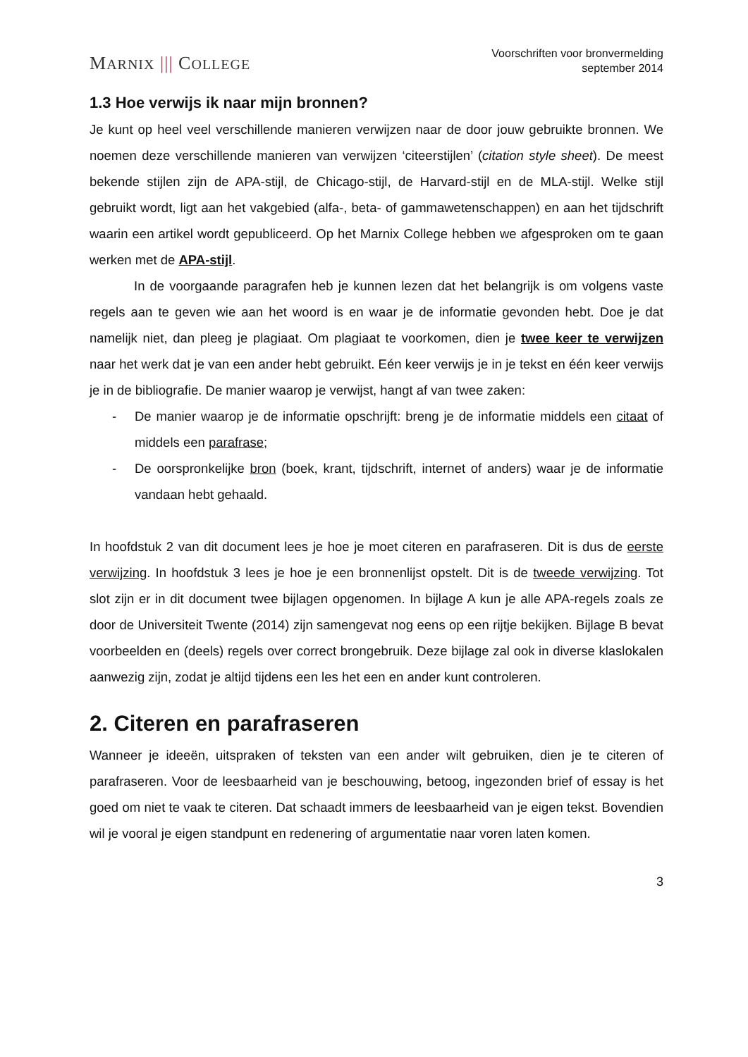MARNIX ||| COLLEGE
Voorschriften voor bronvermelding
september 2014
1.3 Hoe verwijs ik naar mijn bronnen?
Je kunt op heel veel verschillende manieren verwijzen naar de door jouw gebruikte bronnen. We noemen deze verschillende manieren van verwijzen ‘citeerstijlen’ (citation style sheet). De meest bekende stijlen zijn de APA-stijl, de Chicago-stijl, de Harvard-stijl en de MLA-stijl. Welke stijl gebruikt wordt, ligt aan het vakgebied (alfa-, beta- of gammawetenschappen) en aan het tijdschrift waarin een artikel wordt gepubliceerd. Op het Marnix College hebben we afgesproken om te gaan werken met de APA-stijl.
In de voorgaande paragrafen heb je kunnen lezen dat het belangrijk is om volgens vaste regels aan te geven wie aan het woord is en waar je de informatie gevonden hebt. Doe je dat namelijk niet, dan pleeg je plagiaat. Om plagiaat te voorkomen, dien je twee keer te verwijzen naar het werk dat je van een ander hebt gebruikt. Eén keer verwijs je in je tekst en één keer verwijs je in de bibliografie. De manier waarop je verwijst, hangt af van twee zaken:
- De manier waarop je de informatie opschrijft: breng je de informatie middels een citaat of middels een parafrase;
- De oorspronkelijke bron (boek, krant, tijdschrift, internet of anders) waar je de informatie vandaan hebt gehaald.
In hoofdstuk 2 van dit document lees je hoe je moet citeren en parafraseren. Dit is dus de eerste verwijzing. In hoofdstuk 3 lees je hoe je een bronnenlijst opstelt. Dit is de tweede verwijzing. Tot slot zijn er in dit document twee bijlagen opgenomen. In bijlage A kun je alle APA-regels zoals ze door de Universiteit Twente (2014) zijn samengevat nog eens op een rijtje bekijken. Bijlage B bevat voorbeelden en (deels) regels over correct brongebruik. Deze bijlage zal ook in diverse klaslokalen aanwezig zijn, zodat je altijd tijdens een les het een en ander kunt controleren.
2. Citeren en parafraseren
Wanneer je ideeën, uitspraken of teksten van een ander wilt gebruiken, dien je te citeren of parafraseren. Voor de leesbaarheid van je beschouwing, betoog, ingezonden brief of essay is het goed om niet te vaak te citeren. Dat schaadt immers de leesbaarheid van je eigen tekst. Bovendien wil je vooral je eigen standpunt en redenering of argumentatie naar voren laten komen.
3